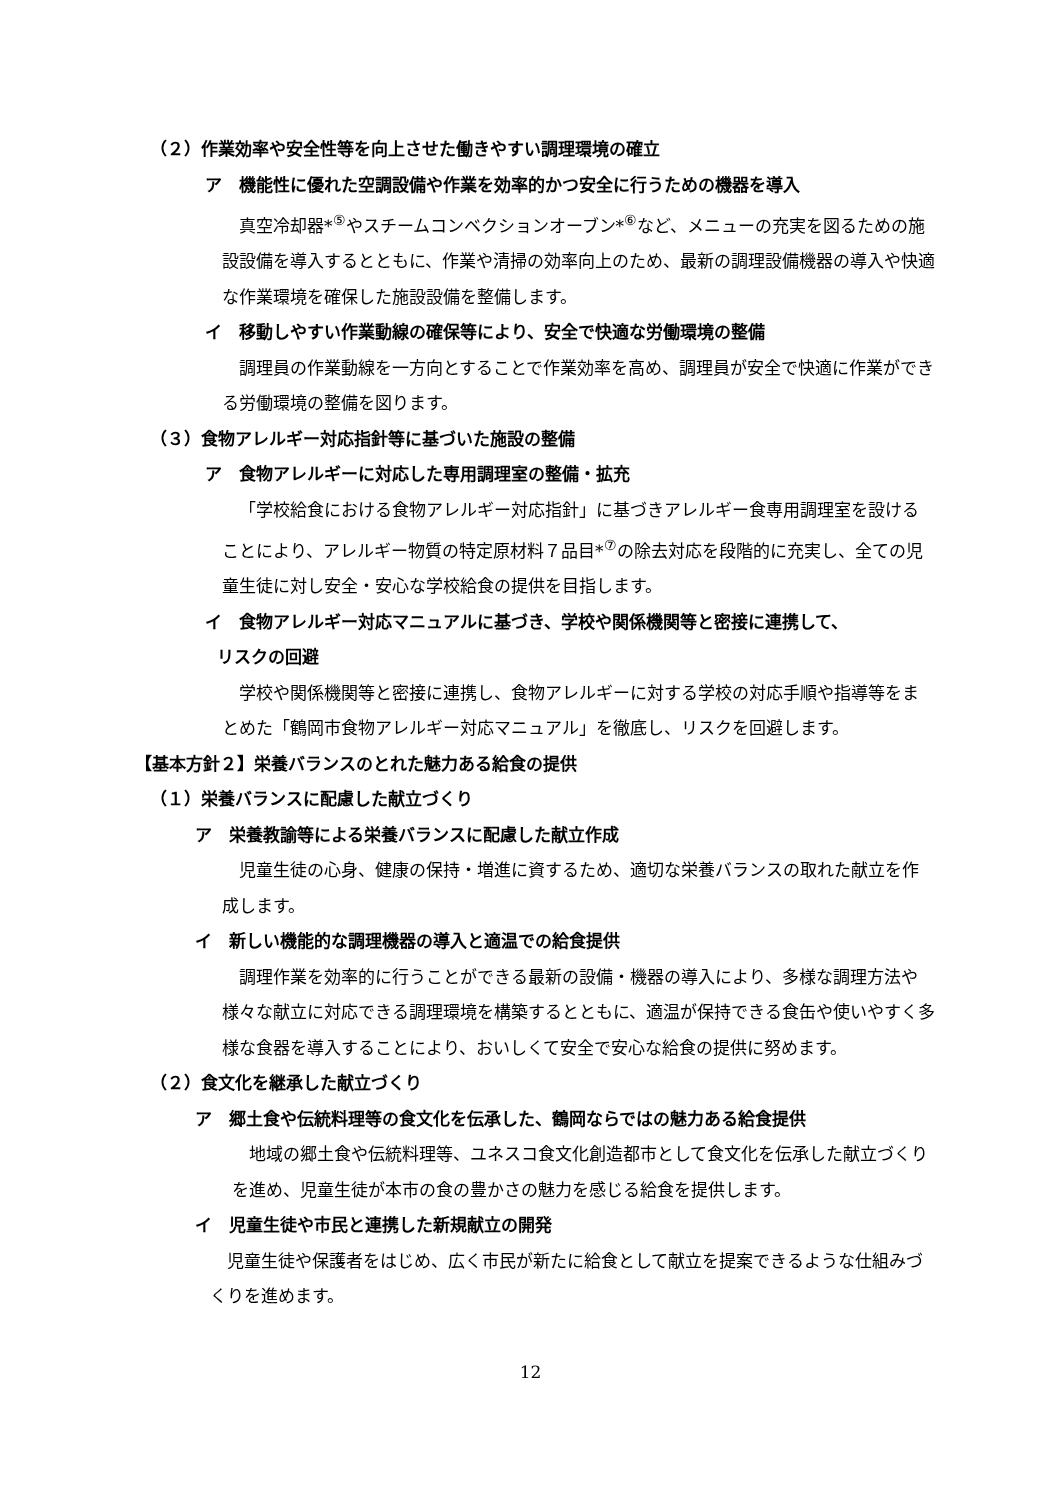（２）作業効率や安全性等を向上させた働きやすい調理環境の確立
ア　機能性に優れた空調設備や作業を効率的かつ安全に行うための機器を導入
真空冷却器*<sup>⑤</sup>やスチームコンベクションオーブン*<sup>⑥</sup>など、メニューの充実を図るための施設設備を導入するとともに、作業や清掃の効率向上のため、最新の調理設備機器の導入や快適な作業環境を確保した施設設備を整備します。
イ　移動しやすい作業動線の確保等により、安全で快適な労働環境の整備
調理員の作業動線を一方向とすることで作業効率を高め、調理員が安全で快適に作業ができる労働環境の整備を図ります。
（３）食物アレルギー対応指針等に基づいた施設の整備
ア　食物アレルギーに対応した専用調理室の整備・拡充
「学校給食における食物アレルギー対応指針」に基づきアレルギー食専用調理室を設けることにより、アレルギー物質の特定原材料７品目*<sup>⑦</sup>の除去対応を段階的に充実し、全ての児童生徒に対し安全・安心な学校給食の提供を目指します。
イ　食物アレルギー対応マニュアルに基づき、学校や関係機関等と密接に連携して、
リスクの回避
学校や関係機関等と密接に連携し、食物アレルギーに対する学校の対応手順や指導等をまとめた「鶴岡市食物アレルギー対応マニュアル」を徹底し、リスクを回避します。
【基本方針２】栄養バランスのとれた魅力ある給食の提供
（１）栄養バランスに配慮した献立づくり
ア　栄養教諭等による栄養バランスに配慮した献立作成
児童生徒の心身、健康の保持・増進に資するため、適切な栄養バランスの取れた献立を作成します。
イ　新しい機能的な調理機器の導入と適温での給食提供
調理作業を効率的に行うことができる最新の設備・機器の導入により、多様な調理方法や様々な献立に対応できる調理環境を構築するとともに、適温が保持できる食缶や使いやすく多様な食器を導入することにより、おいしくて安全で安心な給食の提供に努めます。
（２）食文化を継承した献立づくり
ア　郷土食や伝統料理等の食文化を伝承した、鶴岡ならではの魅力ある給食提供
地域の郷土食や伝統料理等、ユネスコ食文化創造都市として食文化を伝承した献立づくりを進め、児童生徒が本市の食の豊かさの魅力を感じる給食を提供します。
イ　児童生徒や市民と連携した新規献立の開発
児童生徒や保護者をはじめ、広く市民が新たに給食として献立を提案できるような仕組みづくりを進めます。
12